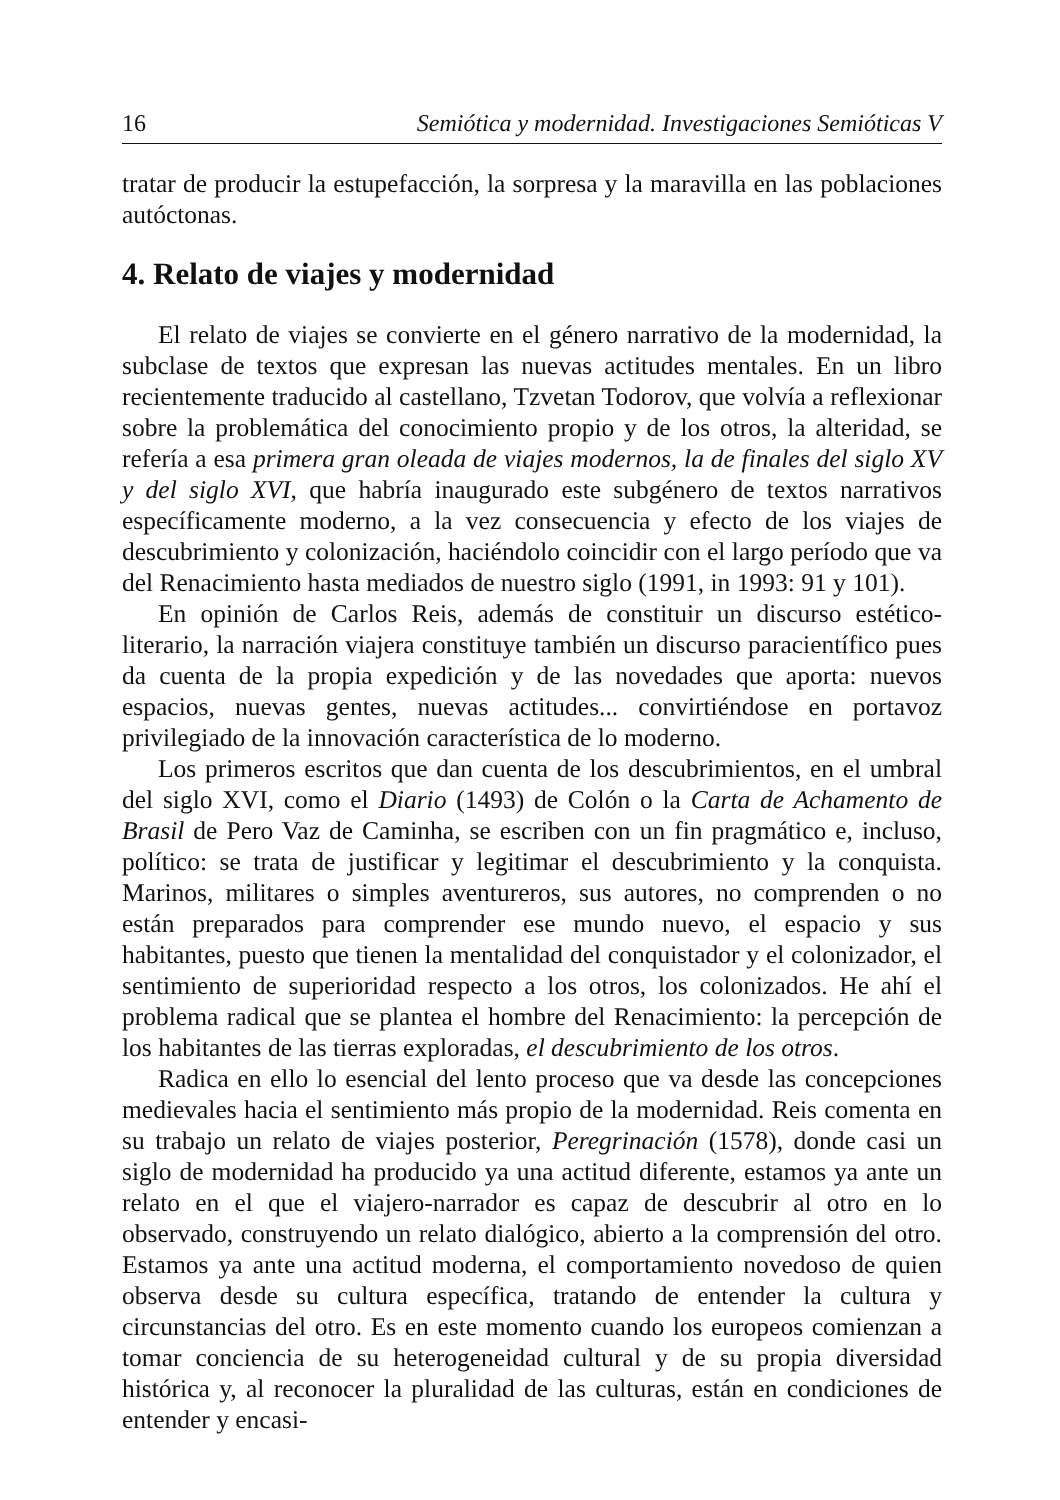16 Semiótica y modernidad. Investigaciones Semióticas V
tratar de producir la estupefacción, la sorpresa y la maravilla en las poblaciones autóctonas.
4. Relato de viajes y modernidad
El relato de viajes se convierte en el género narrativo de la modernidad, la subclase de textos que expresan las nuevas actitudes mentales. En un libro recientemente traducido al castellano, Tzvetan Todorov, que volvía a reflexionar sobre la problemática del conocimiento propio y de los otros, la alteridad, se refería a esa primera gran oleada de viajes modernos, la de finales del siglo XV y del siglo XVI, que habría inaugurado este subgénero de textos narrativos específicamente moderno, a la vez consecuencia y efecto de los viajes de descubrimiento y colonización, haciéndolo coincidir con el largo período que va del Renacimiento hasta mediados de nuestro siglo (1991, in 1993: 91 y 101).
En opinión de Carlos Reis, además de constituir un discurso estético-literario, la narración viajera constituye también un discurso paracientífico pues da cuenta de la propia expedición y de las novedades que aporta: nuevos espacios, nuevas gentes, nuevas actitudes... convirtiéndose en portavoz privilegiado de la innovación característica de lo moderno.
Los primeros escritos que dan cuenta de los descubrimientos, en el umbral del siglo XVI, como el Diario (1493) de Colón o la Carta de Achamento de Brasil de Pero Vaz de Caminha, se escriben con un fin pragmático e, incluso, político: se trata de justificar y legitimar el descubrimiento y la conquista. Marinos, militares o simples aventureros, sus autores, no comprenden o no están preparados para comprender ese mundo nuevo, el espacio y sus habitantes, puesto que tienen la mentalidad del conquistador y el colonizador, el sentimiento de superioridad respecto a los otros, los colonizados. He ahí el problema radical que se plantea el hombre del Renacimiento: la percepción de los habitantes de las tierras exploradas, el descubrimiento de los otros.
Radica en ello lo esencial del lento proceso que va desde las concepciones medievales hacia el sentimiento más propio de la modernidad. Reis comenta en su trabajo un relato de viajes posterior, Peregrinación (1578), donde casi un siglo de modernidad ha producido ya una actitud diferente, estamos ya ante un relato en el que el viajero-narrador es capaz de descubrir al otro en lo observado, construyendo un relato dialógico, abierto a la comprensión del otro. Estamos ya ante una actitud moderna, el comportamiento novedoso de quien observa desde su cultura específica, tratando de entender la cultura y circunstancias del otro. Es en este momento cuando los europeos comienzan a tomar conciencia de su heterogeneidad cultural y de su propia diversidad histórica y, al reconocer la pluralidad de las culturas, están en condiciones de entender y encasi-